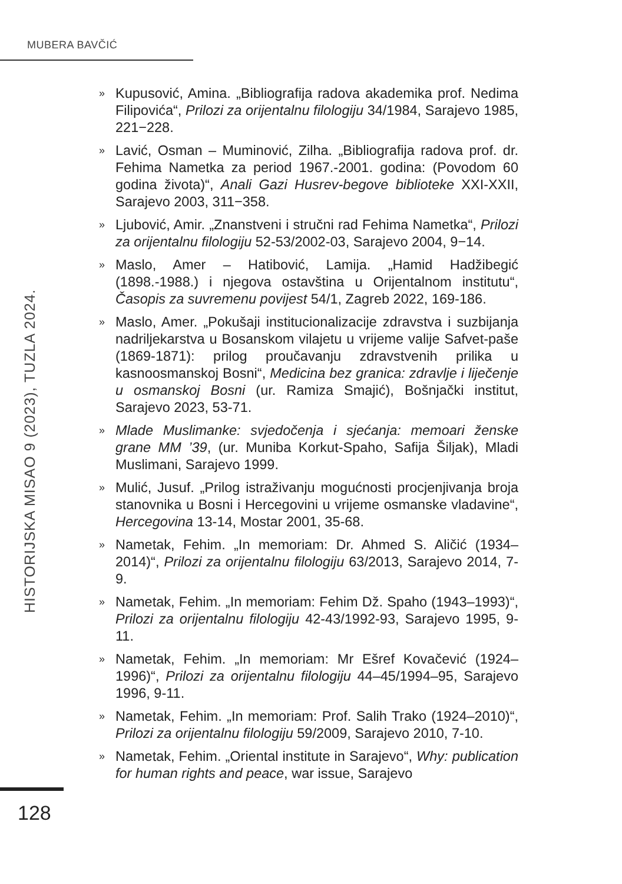MUBERA BAVČIĆ
HISTORIJSKA MISAO 9 (2023), TUZLA 2024.
» Kupusović, Amina. „Bibliografija radova akademika prof. Nedima Filipovića“, Prilozi za orijentalnu filologiju 34/1984, Sarajevo 1985, 221−228.
» Lavić, Osman – Muminović, Zilha. „Bibliografija radova prof. dr. Fehima Nametka za period 1967.-2001. godina: (Povodom 60 godina života)“, Anali Gazi Husrev-begove biblioteke XXI-XXII, Sarajevo 2003, 311−358.
» Ljubović, Amir. „Znanstveni i stručni rad Fehima Nametka“, Prilozi za orijentalnu filologiju 52-53/2002-03, Sarajevo 2004, 9−14.
» Maslo, Amer – Hatibović, Lamija. „Hamid Hadžibegić (1898.-1988.) i njegova ostavština u Orijentalnom institutu“, Časopis za suvremenu povijest 54/1, Zagreb 2022, 169-186.
» Maslo, Amer. „Pokušaji institucionalizacije zdravstva i suzbijanja nadriljekarstva u Bosanskom vilajetu u vrijeme valije Safvet-paše (1869-1871): prilog proučavanju zdravstvenih prilika u kasnoosmanskoj Bosni“, Medicina bez granica: zdravlje i liječenje u osmanskoj Bosni (ur. Ramiza Smajić), Bošnjački institut, Sarajevo 2023, 53-71.
» Mlade Muslimanke: svjedočenja i sjećanja: memoari ženske grane MM ’39, (ur. Muniba Korkut-Spaho, Safija Šiljak), Mladi Muslimani, Sarajevo 1999.
» Mulić, Jusuf. „Prilog istraživanju mogućnosti procjenjivanja broja stanovnika u Bosni i Hercegovini u vrijeme osmanske vladavine“, Hercegovina 13-14, Mostar 2001, 35-68.
» Nametak, Fehim. „In memoriam: Dr. Ahmed S. Aličić (1934–2014)“, Prilozi za orijentalnu filologiju 63/2013, Sarajevo 2014, 7-9.
» Nametak, Fehim. „In memoriam: Fehim Dž. Spaho (1943–1993)“, Prilozi za orijentalnu filologiju 42-43/1992-93, Sarajevo 1995, 9-11.
» Nametak, Fehim. „In memoriam: Mr Ešref Kovačević (1924–1996)“, Prilozi za orijentalnu filologiju 44–45/1994–95, Sarajevo 1996, 9-11.
» Nametak, Fehim. „In memoriam: Prof. Salih Trako (1924–2010)“, Prilozi za orijentalnu filologiju 59/2009, Sarajevo 2010, 7-10.
» Nametak, Fehim. „Oriental institute in Sarajevo“, Why: publication for human rights and peace, war issue, Sarajevo
128